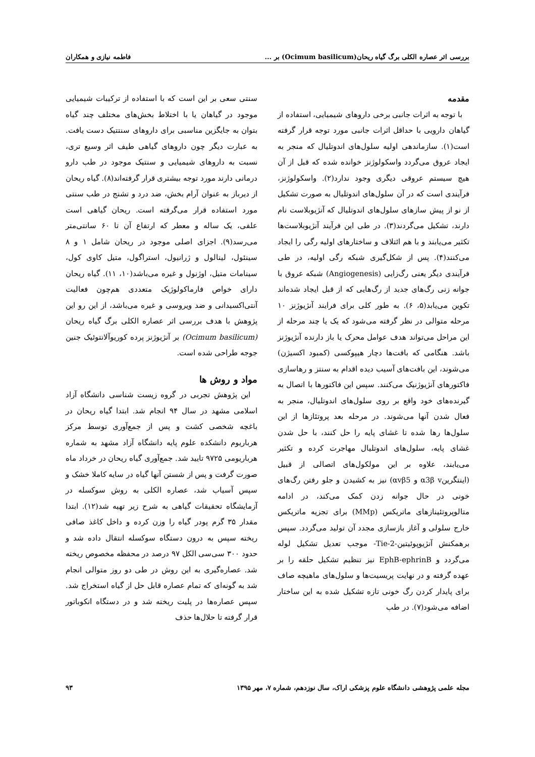بررسی اثر عصاره الکلی برگ گیاه ریحان(Ocimum basilicum) بر ... فاطمه نیازی و همکاران
مقدمه
با توجه به اثرات جانبی برخی داروهای شیمیایی، استفاده از گیاهان دارویی با حداقل اثرات جانبی مورد توجه قرار گرفته است(۱). سازماندهی اولیه سلول‌های اندوتلیال که منجر به ایجاد عروق می‌گردد واسکولوژنز خوانده شده که قبل از آن هیچ سیستم عروقی دیگری وجود ندارد(۲). واسکولوژنز، فرآیندی است که در آن سلول‌های اندوتلیال به صورت تشکیل از نو از پیش سازهای سلول‌های اندوتلیال که آنژیوبلاست نام دارند، تشکیل می‌گردند(۳). در طی این فرآیند آنژیوبلاست‌ها تکثیر می‌یابند و با هم ائتلاف و ساختارهای اولیه رگی را ایجاد می‌کنند(۴). پس از شکل‌گیری شبکه رگی اولیه، در طی فرآیندی دیگر یعنی رگ‌زایی (Angiogenesis) شبکه عروق با جوانه زنی رگ‌های جدید از رگ‌هایی که از قبل ایجاد شده‌اند تکوین می‌یابد(۵، ۶). به طور کلی برای فرایند آنژیوژنز ۱۰ مرحله متوالی در نظر گرفته می‌شود که یک یا چند مرحله از این مراحل می‌تواند هدف عوامل محرک یا باز دارنده آنژیوژنز باشد. هنگامی که بافت‌ها دچار هیپوکسی (کمبود اکسیژن) می‌شوند، این بافت‌های آسیب دیده اقدام به سنتز و رهاسازی فاکتورهای آنژیوژنیک می‌کنند. سپس این فاکتورها با اتصال به گیرنده‌های خود واقع بر روی سلول‌های اندوتلیال، منجر به فعال شدن آنها می‌شوند. در مرحله بعد پروتئازها از این سلول‌ها رها شده تا غشای پایه را حل کنند، با حل شدن غشای پایه، سلول‌های اندوتلیال مهاجرت کرده و تکثیر می‌یابند، علاوه بر این مولکول‌های اتصالی از قبیل (اینتگرینα3β v و αvβ5) نیز به کشیدن و جلو رفتن رگ‌های خونی در حال جوانه زدن کمک می‌کند، در ادامه متالوپروتئینازهای ماتریکس (MMp) برای تجزیه ماتریکس خارج سلولی و آغاز بازسازی مجدد آن تولید می‌گردد. سپس برهمکنش آنژیوپوئیتین-Tie-2- موجب تعدیل تشکیل لوله می‌گردد و EphB-ephrinB نیز تنظیم تشکیل حلقه را بر عهده گرفته و در نهایت پریسیت‌ها و سلول‌های ماهیچه صاف برای پایدار کردن رگ خونی تازه تشکیل شده به این ساختار اضافه می‌شود(۷). در طب
سنتی سعی بر این است که با استفاده از ترکیبات شیمیایی موجود در گیاهان یا با اختلاط بخش‌های مختلف چند گیاه بتوان به جایگزین مناسبی برای داروهای سنتتیک دست یافت. به عبارت دیگر چون داروهای گیاهی طیف اثر وسیع تری، نسبت به داروهای شیمیایی و سنتیک موجود در طب دارو درمانی دارند مورد توجه بیشتری قرار گرفته‌اند(۸). گیاه ریحان از دیرباز به عنوان آرام بخش، ضد درد و تشنج در طب سنتی مورد استفاده قرار می‌گرفته است. ریحان گیاهی است علفی، یک ساله و معطر که ارتفاع آن تا ۶۰ سانتی‌متر می‌رسد(۹). اجزای اصلی موجود در ریحان شامل ۱ و ۸ سینئول، لینالول و ژرانیول، استراگول، متیل کاوی کول، سینامات متیل، اوژنول و غیره می‌باشد(۱۰، ۱۱). گیاه ریحان دارای خواص فارماکولوژیک متعددی هم‌چون فعالیت آنتی‌اکسیدانی و ضد ویروسی و غیره می‌باشد، از این رو این پژوهش با هدف بررسی اثر عصاره الکلی برگ گیاه ریحان (Ocimum basilicum) بر آنژیوژنز پرده کوریوآلانتوئیک جنین جوجه طراحی شده است.
مواد و روش ها
این پژوهش تجربی در گروه زیست شناسی دانشگاه آزاد اسلامی مشهد در سال ۹۴ انجام شد. ابتدا گیاه ریحان در باغچه شخصی کشت و پس از جمع‌آوری توسط مرکز هرباریوم دانشکده علوم پایه دانشگاه آزاد مشهد به شماره هرباریومی ۹۷۲۵ تایید شد. جمع‌آوری گیاه ریحان در خرداد ماه صورت گرفت و پس از شستن آنها گیاه در سایه کاملا خشک و سپس آسیاب شد، عصاره الکلی به روش سوکسله در آزمایشگاه تحقیقات گیاهی به شرح زیر تهیه شد(۱۲). ابتدا مقدار ۳۵ گرم پودر گیاه را وزن کرده و داخل کاغذ صافی ریخته سپس به درون دستگاه سوکسله انتقال داده شد و حدود ۳۰۰ سی‌سی الکل ۹۷ درصد در محفظه مخصوص ریخته شد. عصاره‌گیری به این روش در طی دو روز متوالی انجام شد به گونه‌ای که تمام عصاره قابل حل از گیاه استخراج شد. سپس عصاره‌ها در پلیت ریخته شد و در دستگاه انکوباتور قرار گرفته تا حلال‌ها حذف
مجله علمی پژوهشی دانشگاه علوم پزشکی اراک، سال نوزدهم، شماره ۷، مهر ۱۳۹۵ ۹۳